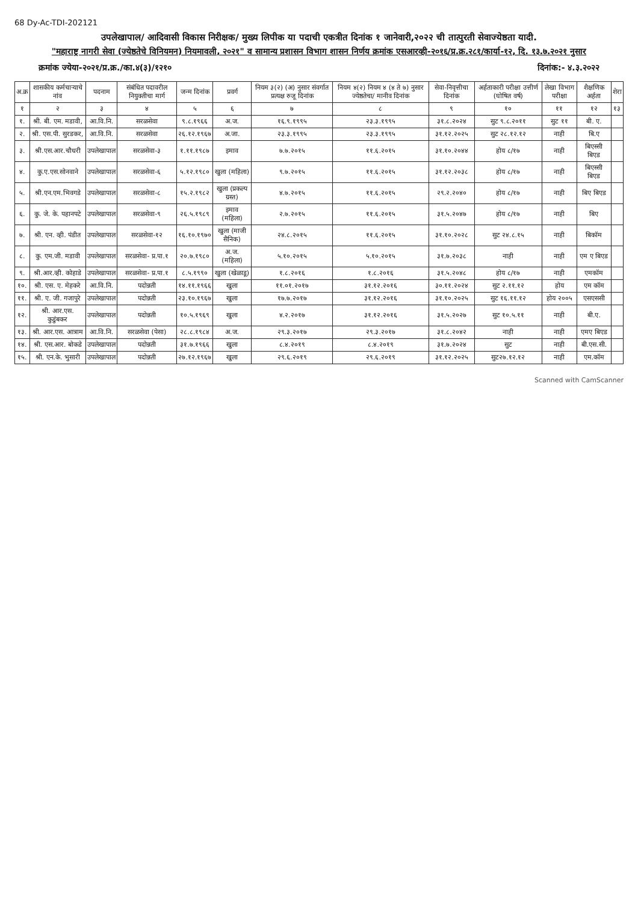68 Dy-Ac-TDI-202121
उपलेखापाल/ आदिवासी विकास निरीक्षक/ मुख्य लिपीक या पदाची एकत्रीत दिनांक १ जानेवारी,२०२२ ची तात्पुरती सेवाज्येष्ठता यादी.
"महाराष्ट्र नागरी सेवा (ज्येष्ठतेचे विनियमन) नियमावली, २०२१" व सामान्य प्रशासन विभाग शासन निर्णय क्रमांक एसआरव्ही-२०१६/प्र.क्र.२८१/कार्या-१२, दि. १३.७.२०२१ नुसार
क्रमांक ज्येया-२०२१/प्र.क्र./का.४(३)/१२१० दिनांक:- ४.३.२०२२
| अ.क्र | शासकीय कर्मचाऱ्याचे नांव | पदनाम | संबंधित पदावरील नियुक्तीचा मार्ग | जन्म दिनांक | प्रवर्ग | नियम ३(२) (अ) नुसार संवर्गात प्रत्यक्ष रुजू दिनांक | नियम ४(२) नियम ४ (४ ते ७) नुसार ज्येष्ठतेचा/ मानीव दिनांक | सेवा-निवृत्तीचा दिनांक | अर्हताकारी परीक्षा उत्तीर्ण (घोषित वर्ष) | लेखा विभाग परीक्षा | शैक्षणिक अर्हता | शेरा |
| --- | --- | --- | --- | --- | --- | --- | --- | --- | --- | --- | --- | --- |
| १ | २ | ३ | ४ | ५ | ६ | ७ | ८ | ९ | १० | ११ | १२ | १३ |
| १. | श्री. बी. एम. मडावी, | आ.वि.नि. | सरळसेवा | ९.८.१९६६ | अ.ज. | १६.९.१९९५ | २३.३.१९९५ | ३१.८.२०२४ | सुट ९.८.२०११ | सुट ११ | बी. ए. | |
| २. | श्री. एस.पी. सुरडकर, | आ.वि.नि. | सरळसेवा | २६.१२.१९६७ | अ.जा. | २३.३.१९९५ | २३.३.१९९५ | ३१.१२.२०२५ | सुट २८.१२.१२ | नाही | बि.ए | |
| ३. | श्री.एस.आर.चौधरी | उपलेखापाल | सरळसेवा-३ | १.११.१९८७ | इमाव | ७.७.२०१५ | ११.६.२०१५ | ३१.१०.२०४४ | होय ८/१७ | नाही | बिएस्सी बिएड | |
| ४. | कु.ए.एस.सोनवाने | उपलेखापाल | सरळसेवा-६ | ५.१२.१९८० | खुला (महिला) | ९.७.२०१५ | ११.६.२०१५ | ३१.१२.२०३८ | होय ८/१७ | नाही | बिएस्सी बिएड | |
| ५. | श्री.एन.एम.भिवगडे | उपलेखापाल | सरळसेवा-८ | १५.२.१९८२ | खुला (प्रकल्प ग्रस्त) | ४.७.२०१५ | ११.६.२०१५ | २९.२.२०४० | होय ८/१७ | नाही | बिए बिएड | |
| ६. | कु. जे. के. पहानपटे | उपलेखापाल | सरळसेवा-९ | २६.५.१९८९ | इमाव (महिला) | २.७.२०१५ | ११.६.२०१५ | ३१.५.२०४७ | होय ८/१७ | नाही | बिए | |
| ७. | श्री. एन. व्ही. पंडीत | उपलेखापाल | सरळसेवा-१२ | १६.१०.१९७० | खुला (माजी सैनिक) | २४.८.२०१५ | ११.६.२०१५ | ३१.१०.२०२८ | सुट २४.८.१५ | नाही | बिकॉम | |
| ८. | कु. एम.जी. मडावी | उपलेखापाल | सरळसेवा- प्र.पा.१ | २०.७.१९८० | अ.ज. (महिला) | ५.१०.२०१५ | ५.१०.२०१५ | ३१.७.२०३८ | नाही | नाही | एम ए बिएड | |
| ९. | श्री.आर.व्ही. कोहाडे | उपलेखापाल | सरळसेवा- प्र.पा.१ | ८.५.१९९० | खुला (खेळाडू) | १.८.२०१६ | १.८.२०१६ | ३१.५.२०४८ | होय ८/१७ | नाही | एमकॉम | |
| १०. | श्री. एस. ए. मेहकरे | आ.वि.नि. | पदोन्नती | १४.११.१९६६ | खुला | ११.०१.२०१७ | ३१.१२.२०१६ | ३०.११.२०२४ | सुट २.११.१२ | होय | एम कॉम | |
| ११. | श्री. ए. जी. गजापुरे | उपलेखापाल | पदोन्नती | २३.१०.१९६७ | खुला | १७.७.२०१७ | ३१.१२.२०१६ | ३१.१०.२०२५ | सुट १६.११.१२ | होय २००५ | एसएससी | |
| १२. | श्री. आर.एस. कुडुंबकर | उपलेखापाल | पदोन्नती | १०.५.१९६९ | खुला | ४.२.२०१७ | ३१.१२.२०१६ | ३१.५.२०२७ | सुट १०.५.११ | नाही | बी.ए. | |
| १३. | श्री. आर.एस. आत्राम | आ.वि.नि. | सरळसेवा (पेसा) | २८.८.१९८४ | अ.ज. | २९.३.२०१७ | २९.३.२०१७ | ३१.८.२०४२ | नाही | नाही | एमए बिएड | |
| १४. | श्री. एस.आर. बोकडे | उपलेखापाल | पदोन्नती | ३१.७.१९६६ | खुला | ८.४.२०१९ | ८.४.२०१९ | ३१.७.२०२४ | सुट | नाही | बी.एस.सी. | |
| १५. | श्री. एन.के. भुसारी | उपलेखापाल | पदोन्नती | २७.१२.१९६७ | खुला | २९.६.२०१९ | २९.६.२०१९ | ३१.१२.२०२५ | सुट२७.१२.१२ | नाही | एम.कॉम | |
Scanned with CamScanner